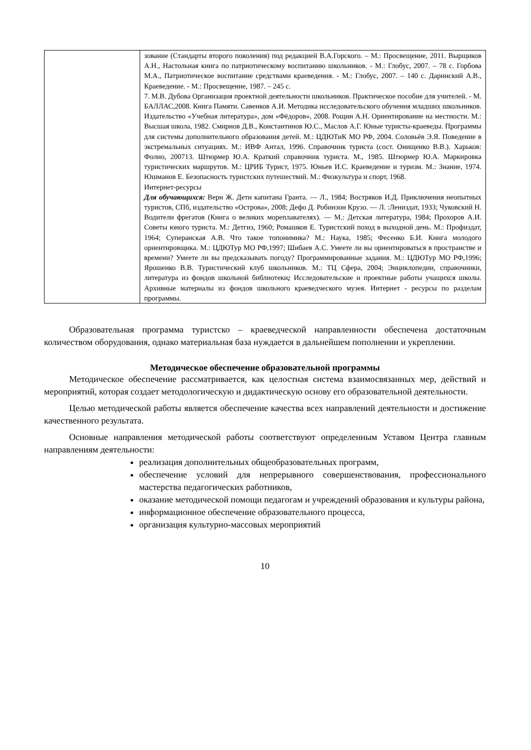| | зование (Стандарты второго поколения) под редакцией В.А.Горского. – М.: Просвещение, 2011. Вырщиков А.Н., Настольная книга по патриотическому воспитанию школьников. - М.: Глобус, 2007. – 78 с. Горбова М.А., Патриотическое воспитание средствами краеведения. - М.: Глобус, 2007. – 140 с. Даринский А.В., Краеведение. - М.: Просвещение, 1987. – 245 с. 7. М.В. Дубова Организация проектной деятельности школьников. Практическое пособие для учителей. - М. БАЛЛАС,2008. Книга Памяти. Савенков А.И. Методика исследовательского обучения младших школьников. Издательство «Учебная литература», дом «Фёдоров», 2008. Рощин А.Н. Ориентирование на местности. М.: Высшая школа, 1982. Смирнов Д.В., Константинов Ю.С., Маслов А.Г. Юные туристы-краеведы. Программы для системы дополнительного образования детей. М.: ЦДЮТиК МО РФ, 2004. Соловьёв Э.Я. Поведение в экстремальных ситуациях. М.: ИВФ Антал, 1996. Справочник туриста (сост. Онищенко В.В.). Харьков: Фолио, 200713. Штюрмер Ю.А. Краткий справочник туриста. М., 1985. Штюрмер Ю.А. Маркировка туристических маршрутов. М.: ЦРИБ Турист, 1975. Юньев И.С. Краеведение и туризм. М.: Знание, 1974. Юшманов Е. Безопасность туристских путешествий. М.: Физкультура и спорт, 1968. Интернет-ресурсы Для обучающихся: Верн Ж. Дети капитана Гранта. — Л., 1984; Востряков И.Д. Приключения неопытных туристов, СПб, издательство «Острова», 2008; Дефо Д. Робинзон Крузо. — Л. :Лениздат, 1933; Чуковский Н. Водители фрегатов (Книга о великих мореплавателях). — М.: Детская литература, 1984; Прохоров А.И. Советы юного туриста. М.: Детгиз, 1960; Ромашков Е. Туристский поход в выходной день. М.: Профиздат, 1964; Суперанская А.В. Что такое топонимика? М.: Наука, 1985; Фесенко Б.И. Книга молодого ориентировщика. М.: ЦДЮТур МО РФ,1997; Шибаев А.С. Умеете ли вы ориентироваться в пространстве и времени? Умеете ли вы предсказывать погоду? Программированные задания. М.: ЦДЮТур МО РФ,1996; Ярошенко В.В. Туристический клуб школьников. М.: ТЦ Сфера, 2004; Энциклопедии, справочники, литература из фондов школьной библиотеки ; Исследовательские и проектные работы учащихся школы. Архивные материалы из фондов школьного краеведческого музея. Интернет - ресурсы по разделам программы. |
Образовательная программа туристско – краеведческой направленности обеспечена достаточным количеством оборудования, однако материальная база нуждается в дальнейшем пополнении и укреплении.
Методическое обеспечение образовательной программы
Методическое обеспечение рассматривается, как целостная система взаимосвязанных мер, действий и мероприятий, которая создает методологическую и дидактическую основу его образовательной деятельности.
Целью методической работы является обеспечение качества всех направлений деятельности и достижение качественного результата.
Основные направления методической работы соответствуют определенным Уставом Центра главным направлениям деятельности:
реализация дополнительных общеобразовательных программ,
обеспечение условий для непрерывного совершенствования, профессионального мастерства педагогических работников,
оказание методической помощи педагогам и учреждений образования и культуры района,
информационное обеспечение образовательного процесса,
организация культурно-массовых мероприятий
10